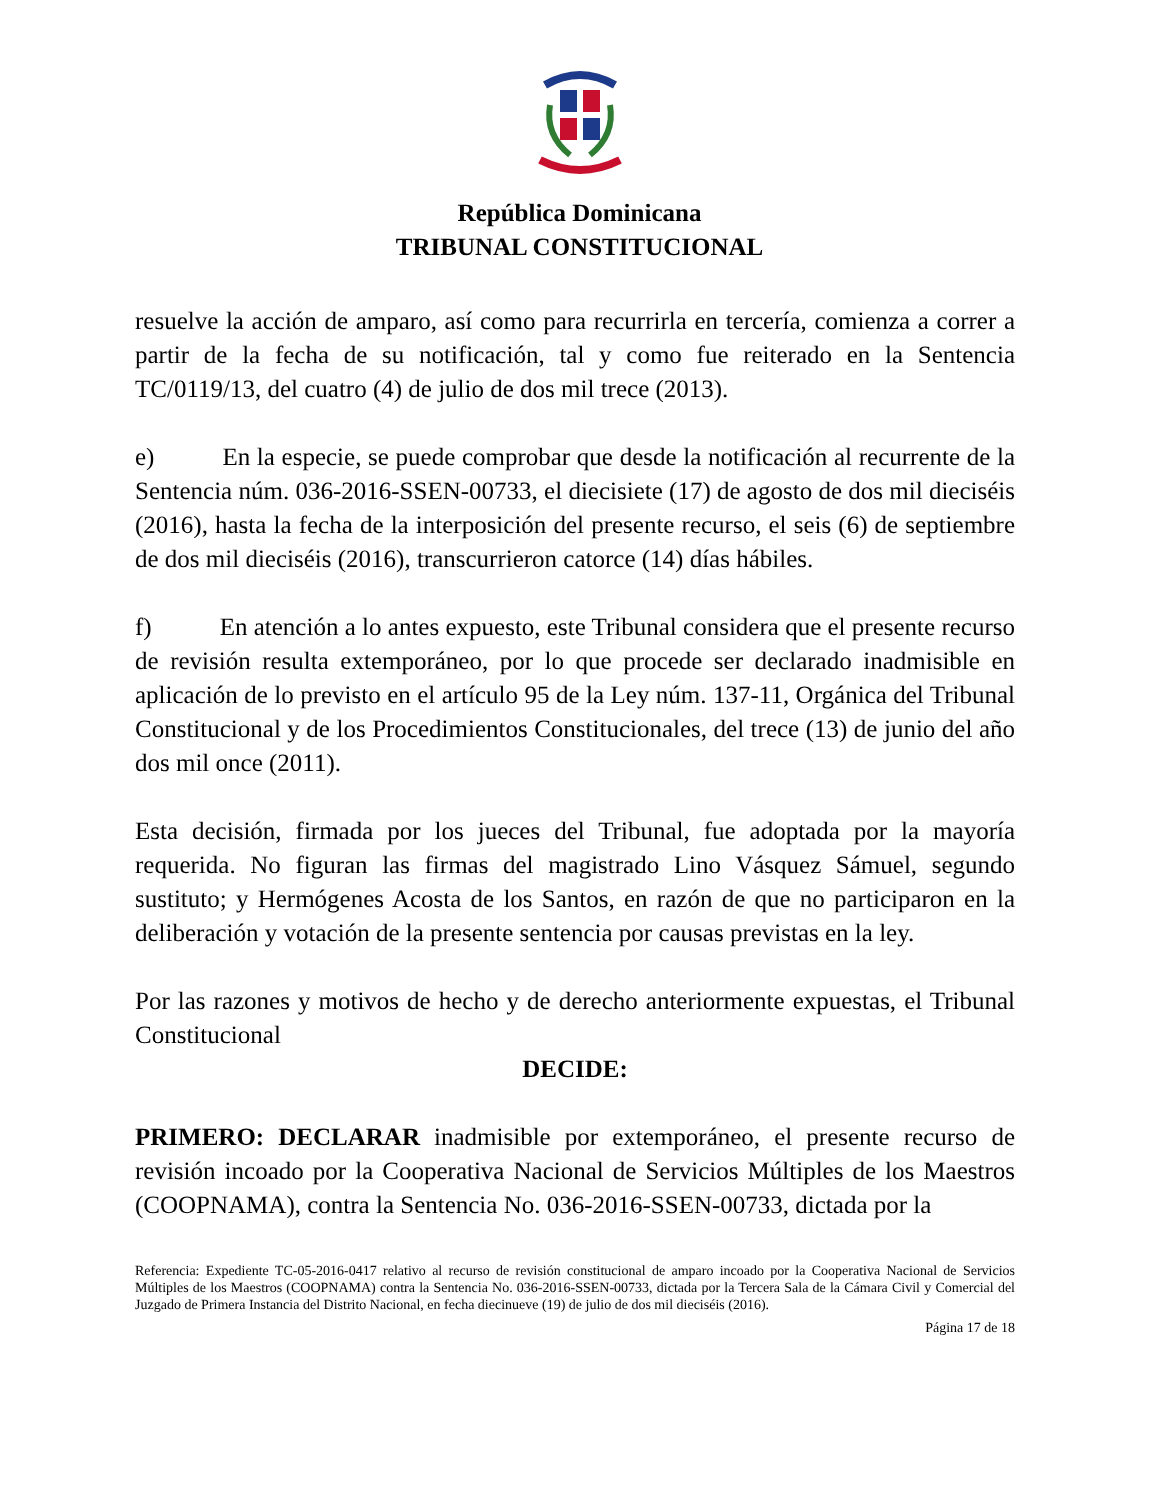República Dominicana
TRIBUNAL CONSTITUCIONAL
resuelve la acción de amparo, así como para recurrirla en tercería, comienza a correr a partir de la fecha de su notificación, tal y como fue reiterado en la Sentencia TC/0119/13, del cuatro (4) de julio de dos mil trece (2013).
e) En la especie, se puede comprobar que desde la notificación al recurrente de la Sentencia núm. 036-2016-SSEN-00733, el diecisiete (17) de agosto de dos mil dieciséis (2016), hasta la fecha de la interposición del presente recurso, el seis (6) de septiembre de dos mil dieciséis (2016), transcurrieron catorce (14) días hábiles.
f) En atención a lo antes expuesto, este Tribunal considera que el presente recurso de revisión resulta extemporáneo, por lo que procede ser declarado inadmisible en aplicación de lo previsto en el artículo 95 de la Ley núm. 137-11, Orgánica del Tribunal Constitucional y de los Procedimientos Constitucionales, del trece (13) de junio del año dos mil once (2011).
Esta decisión, firmada por los jueces del Tribunal, fue adoptada por la mayoría requerida. No figuran las firmas del magistrado Lino Vásquez Sámuel, segundo sustituto; y Hermógenes Acosta de los Santos, en razón de que no participaron en la deliberación y votación de la presente sentencia por causas previstas en la ley.
Por las razones y motivos de hecho y de derecho anteriormente expuestas, el Tribunal Constitucional
DECIDE:
PRIMERO: DECLARAR inadmisible por extemporáneo, el presente recurso de revisión incoado por la Cooperativa Nacional de Servicios Múltiples de los Maestros (COOPNAMA), contra la Sentencia No. 036-2016-SSEN-00733, dictada por la
Referencia: Expediente TC-05-2016-0417 relativo al recurso de revisión constitucional de amparo incoado por la Cooperativa Nacional de Servicios Múltiples de los Maestros (COOPNAMA) contra la Sentencia No. 036-2016-SSEN-00733, dictada por la Tercera Sala de la Cámara Civil y Comercial del Juzgado de Primera Instancia del Distrito Nacional, en fecha diecinueve (19) de julio de dos mil dieciséis (2016).
Página 17 de 18